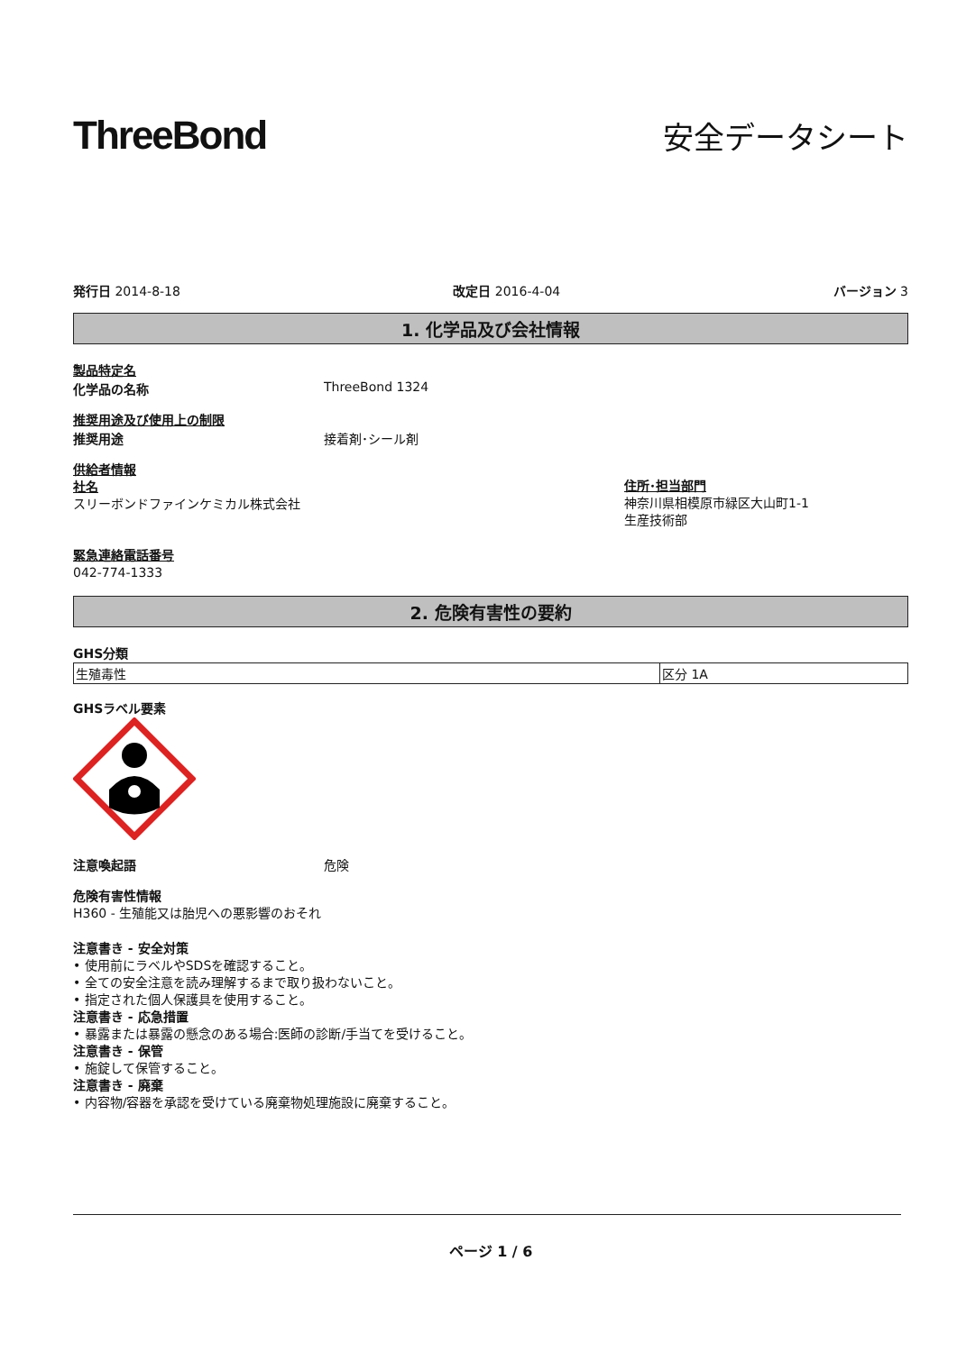ThreeBond
安全データシート
発行日 2014-8-18 改定日 2016-4-04 バージョン 3
1. 化学品及び会社情報
製品特定名
化学品の名称 ThreeBond 1324
推奨用途及び使用上の制限
推奨用途 接着剤･シール剤
供給者情報
社名
スリーボンドファインケミカル株式会社
住所･担当部門
神奈川県相模原市緑区大山町1-1
生産技術部
緊急連絡電話番号
042-774-1333
2. 危険有害性の要約
GHS分類
| 生殖毒性 | 区分 1A |
GHSラベル要素
注意喚起語 危険
危険有害性情報
H360 - 生殖能又は胎児への悪影響のおそれ
注意書き - 安全対策
• 使用前にラベルやSDSを確認すること。
• 全ての安全注意を読み理解するまで取り扱わないこと。
• 指定された個人保護具を使用すること。
注意書き - 応急措置
• 暴露または暴露の懸念のある場合:医師の診断/手当てを受けること。
注意書き - 保管
• 施錠して保管すること。
注意書き - 廃棄
• 内容物/容器を承認を受けている廃棄物処理施設に廃棄すること。
ページ 1 / 6